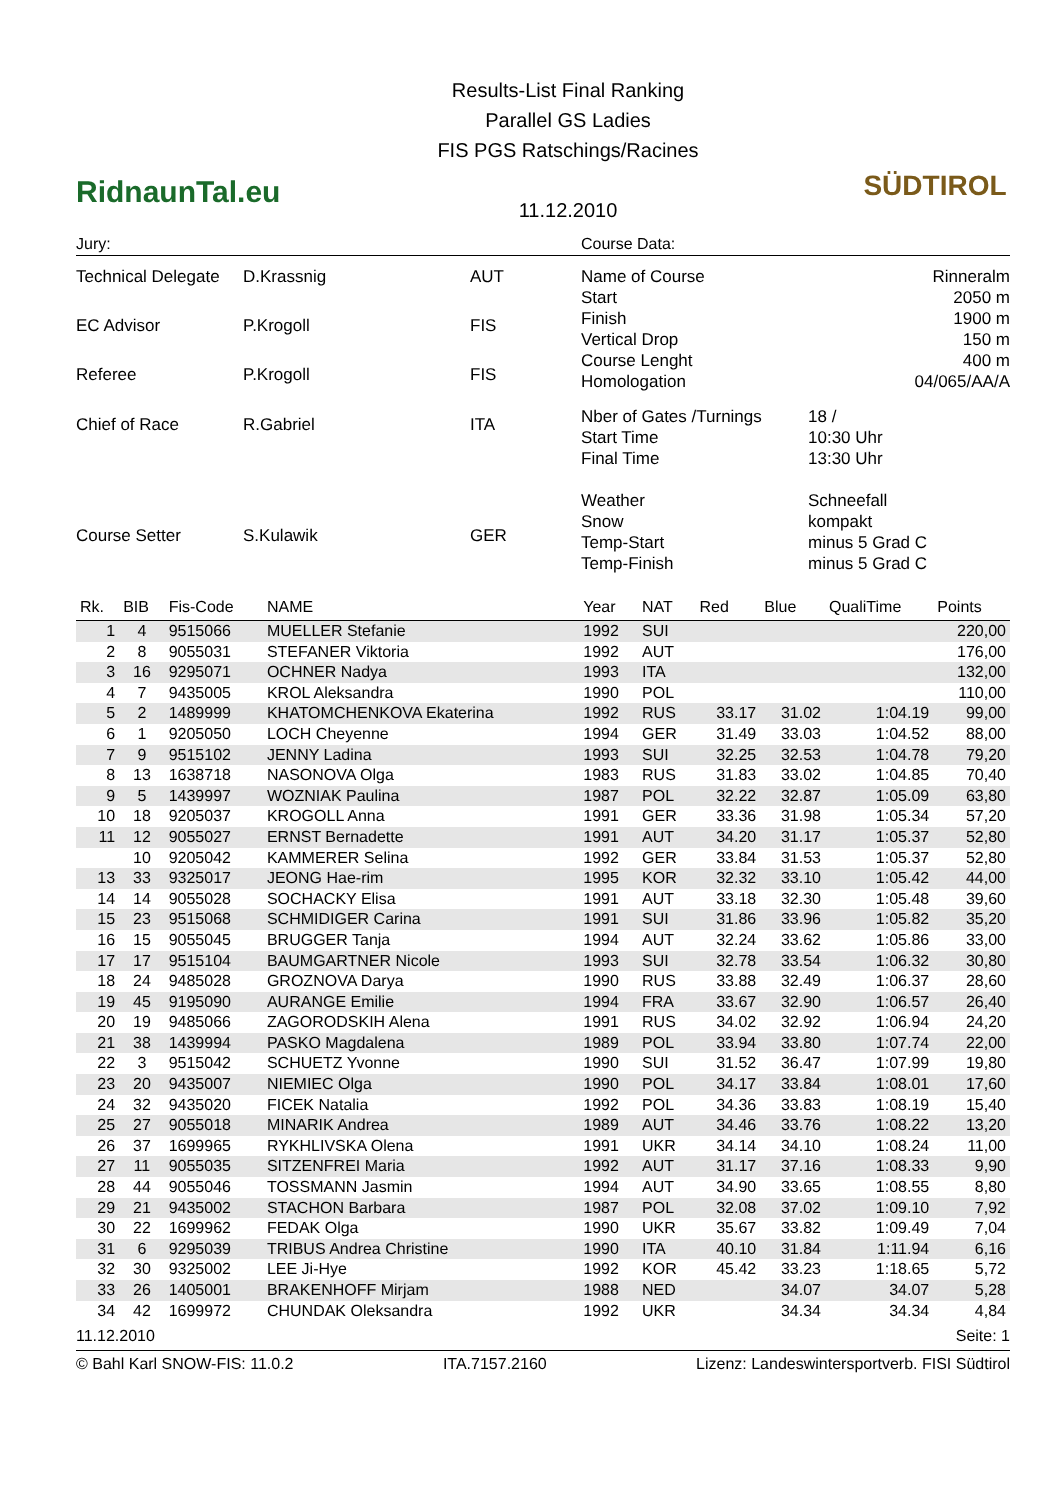RidnaunTal.eu
Results-List Final Ranking
Parallel GS Ladies
FIS PGS Ratschings/Racines
11.12.2010
SÜDTIROL
Jury: Course Data:
| Technical Delegate | D.Krassnig | AUT |
| EC Advisor | P.Krogoll | FIS |
| Referee | P.Krogoll | FIS |
| Chief of Race | R.Gabriel | ITA |
| Course Setter | S.Kulawik | GER |
| Name of Course | | Rinneralm |
| Start | | 2050 m |
| Finish | | 1900 m |
| Vertical Drop | | 150 m |
| Course Lenght | | 400 m |
| Homologation | | 04/065/AA/A |
| Nber of Gates /Turnings | 18 / | |
| Start Time | 10:30 Uhr | |
| Final Time | 13:30 Uhr | |
| Weather | Schneefall | |
| Snow | kompakt | |
| Temp-Start | minus 5 Grad C | |
| Temp-Finish | minus 5 Grad C | |
| Rk. | BIB | Fis-Code | NAME | Year | NAT | Red | Blue | QualiTime | Points |
| --- | --- | --- | --- | --- | --- | --- | --- | --- | --- |
| 1 | 4 | 9515066 | MUELLER Stefanie | 1992 | SUI | | | | 220,00 |
| 2 | 8 | 9055031 | STEFANER Viktoria | 1992 | AUT | | | | 176,00 |
| 3 | 16 | 9295071 | OCHNER Nadya | 1993 | ITA | | | | 132,00 |
| 4 | 7 | 9435005 | KROL Aleksandra | 1990 | POL | | | | 110,00 |
| 5 | 2 | 1489999 | KHATOMCHENKOVA Ekaterina | 1992 | RUS | 33.17 | 31.02 | 1:04.19 | 99,00 |
| 6 | 1 | 9205050 | LOCH Cheyenne | 1994 | GER | 31.49 | 33.03 | 1:04.52 | 88,00 |
| 7 | 9 | 9515102 | JENNY Ladina | 1993 | SUI | 32.25 | 32.53 | 1:04.78 | 79,20 |
| 8 | 13 | 1638718 | NASONOVA Olga | 1983 | RUS | 31.83 | 33.02 | 1:04.85 | 70,40 |
| 9 | 5 | 1439997 | WOZNIAK Paulina | 1987 | POL | 32.22 | 32.87 | 1:05.09 | 63,80 |
| 10 | 18 | 9205037 | KROGOLL Anna | 1991 | GER | 33.36 | 31.98 | 1:05.34 | 57,20 |
| 11 | 12 | 9055027 | ERNST Bernadette | 1991 | AUT | 34.20 | 31.17 | 1:05.37 | 52,80 |
| | 10 | 9205042 | KAMMERER Selina | 1992 | GER | 33.84 | 31.53 | 1:05.37 | 52,80 |
| 13 | 33 | 9325017 | JEONG Hae-rim | 1995 | KOR | 32.32 | 33.10 | 1:05.42 | 44,00 |
| 14 | 14 | 9055028 | SOCHACKY Elisa | 1991 | AUT | 33.18 | 32.30 | 1:05.48 | 39,60 |
| 15 | 23 | 9515068 | SCHMIDIGER Carina | 1991 | SUI | 31.86 | 33.96 | 1:05.82 | 35,20 |
| 16 | 15 | 9055045 | BRUGGER Tanja | 1994 | AUT | 32.24 | 33.62 | 1:05.86 | 33,00 |
| 17 | 17 | 9515104 | BAUMGARTNER Nicole | 1993 | SUI | 32.78 | 33.54 | 1:06.32 | 30,80 |
| 18 | 24 | 9485028 | GROZNOVA Darya | 1990 | RUS | 33.88 | 32.49 | 1:06.37 | 28,60 |
| 19 | 45 | 9195090 | AURANGE Emilie | 1994 | FRA | 33.67 | 32.90 | 1:06.57 | 26,40 |
| 20 | 19 | 9485066 | ZAGORODSKIH Alena | 1991 | RUS | 34.02 | 32.92 | 1:06.94 | 24,20 |
| 21 | 38 | 1439994 | PASKO Magdalena | 1989 | POL | 33.94 | 33.80 | 1:07.74 | 22,00 |
| 22 | 3 | 9515042 | SCHUETZ Yvonne | 1990 | SUI | 31.52 | 36.47 | 1:07.99 | 19,80 |
| 23 | 20 | 9435007 | NIEMIEC Olga | 1990 | POL | 34.17 | 33.84 | 1:08.01 | 17,60 |
| 24 | 32 | 9435020 | FICEK Natalia | 1992 | POL | 34.36 | 33.83 | 1:08.19 | 15,40 |
| 25 | 27 | 9055018 | MINARIK Andrea | 1989 | AUT | 34.46 | 33.76 | 1:08.22 | 13,20 |
| 26 | 37 | 1699965 | RYKHLIVSKA Olena | 1991 | UKR | 34.14 | 34.10 | 1:08.24 | 11,00 |
| 27 | 11 | 9055035 | SITZENFREI Maria | 1992 | AUT | 31.17 | 37.16 | 1:08.33 | 9,90 |
| 28 | 44 | 9055046 | TOSSMANN Jasmin | 1994 | AUT | 34.90 | 33.65 | 1:08.55 | 8,80 |
| 29 | 21 | 9435002 | STACHON Barbara | 1987 | POL | 32.08 | 37.02 | 1:09.10 | 7,92 |
| 30 | 22 | 1699962 | FEDAK Olga | 1990 | UKR | 35.67 | 33.82 | 1:09.49 | 7,04 |
| 31 | 6 | 9295039 | TRIBUS Andrea Christine | 1990 | ITA | 40.10 | 31.84 | 1:11.94 | 6,16 |
| 32 | 30 | 9325002 | LEE Ji-Hye | 1992 | KOR | 45.42 | 33.23 | 1:18.65 | 5,72 |
| 33 | 26 | 1405001 | BRAKENHOFF Mirjam | 1988 | NED | | 34.07 | 34.07 | 5,28 |
| 34 | 42 | 1699972 | CHUNDAK Oleksandra | 1992 | UKR | | 34.34 | 34.34 | 4,84 |
11.12.2010 Seite: 1
© Bahl Karl SNOW-FIS: 11.0.2 ITA.7157.2160 Lizenz: Landeswintersportverb. FISI Südtirol